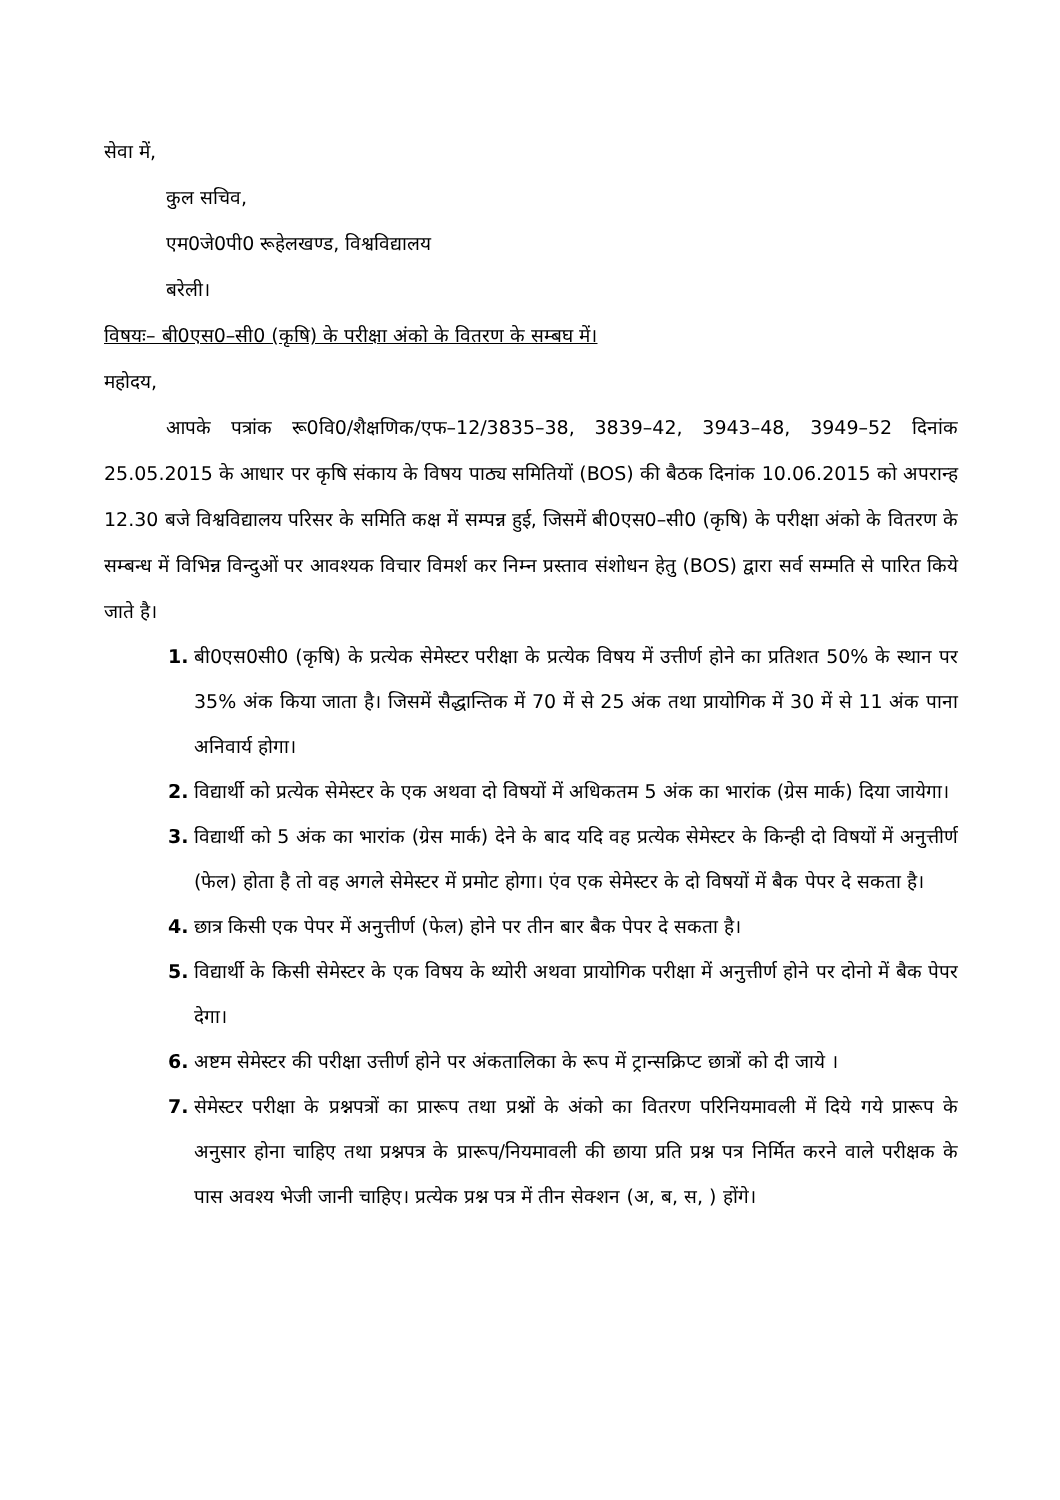सेवा में,
कुल सचिव,
एम0जे0पी0 रूहेलखण्ड, विश्वविद्यालय
बरेली।
विषयः– बी0एस0–सी0 (कृषि) के परीक्षा अंको के वितरण के सम्बघ में।
महोदय,
आपके पत्रांक रू0वि0/शैक्षणिक/एफ–12/3835–38, 3839–42, 3943–48, 3949–52 दिनांक 25.05.2015 के आधार पर कृषि संकाय के विषय पाठ्य समितियों (BOS) की बैठक दिनांक 10.06.2015 को अपरान्ह 12.30 बजे विश्वविद्यालय परिसर के समिति कक्ष में सम्पन्न हुई, जिसमें बी0एस0–सी0 (कृषि) के परीक्षा अंको के वितरण के सम्बन्ध में विभिन्न विन्दुओं पर आवश्यक विचार विमर्श कर निम्न प्रस्ताव संशोधन हेतु (BOS) द्वारा सर्व सम्मति से पारित किये जाते है।
1. बी0एस0सी0 (कृषि) के प्रत्येक सेमेस्टर परीक्षा के प्रत्येक विषय में उत्तीर्ण होने का प्रतिशत 50% के स्थान पर 35% अंक किया जाता है। जिसमें सैद्धान्तिक में 70 में से 25 अंक तथा प्रायोगिक में 30 में से 11 अंक पाना अनिवार्य होगा।
2. विद्यार्थी को प्रत्येक सेमेस्टर के एक अथवा दो विषयों में अधिकतम 5 अंक का भारांक (ग्रेस मार्क) दिया जायेगा।
3. विद्यार्थी को 5 अंक का भारांक (ग्रेस मार्क) देने के बाद यदि वह प्रत्येक सेमेस्टर के किन्ही दो विषयों में अनुत्तीर्ण (फेल) होता है तो वह अगले सेमेस्टर में प्रमोट होगा। एंव एक सेमेस्टर के दो विषयों में बैक पेपर दे सकता है।
4. छात्र किसी एक पेपर में अनुत्तीर्ण (फेल) होने पर तीन बार बैक पेपर दे सकता है।
5. विद्यार्थी के किसी सेमेस्टर के एक विषय के थ्योरी अथवा प्रायोगिक परीक्षा में अनुत्तीर्ण होने पर दोनो में बैक पेपर देगा।
6. अष्टम सेमेस्टर की परीक्षा उत्तीर्ण होने पर अंकतालिका के रूप में ट्रान्सक्रिप्ट छात्रों को दी जाये ।
7. सेमेस्टर परीक्षा के प्रश्नपत्रों का प्रारूप तथा प्रश्नों के अंको का वितरण परिनियमावली में दिये गये प्रारूप के अनुसार होना चाहिए तथा प्रश्नपत्र के प्रारूप/नियमावली की छाया प्रति प्रश्न पत्र निर्मित करने वाले परीक्षक के पास अवश्य भेजी जानी चाहिए। प्रत्येक प्रश्न पत्र में तीन सेक्शन (अ, ब, स, ) होंगे।